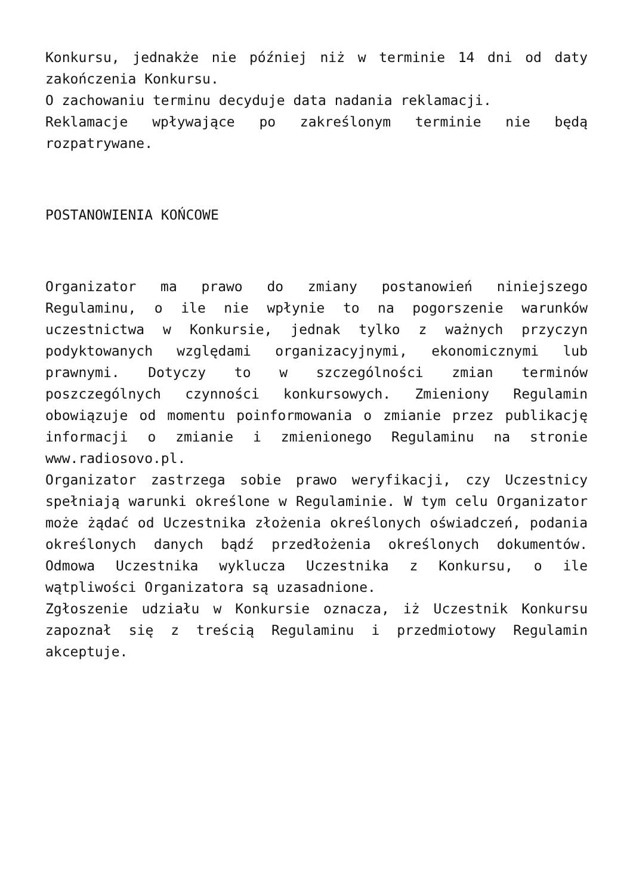Konkursu, jednakże nie później niż w terminie 14 dni od daty zakończenia Konkursu.
O zachowaniu terminu decyduje data nadania reklamacji.
Reklamacje wpływające po zakreślonym terminie nie będą rozpatrywane.
POSTANOWIENIA KOŃCOWE
Organizator ma prawo do zmiany postanowień niniejszego Regulaminu, o ile nie wpłynie to na pogorszenie warunków uczestnictwa w Konkursie, jednak tylko z ważnych przyczyn podyktowanych względami organizacyjnymi, ekonomicznymi lub prawnymi. Dotyczy to w szczególności zmian terminów poszczególnych czynności konkursowych. Zmieniony Regulamin obowiązuje od momentu poinformowania o zmianie przez publikację informacji o zmianie i zmienionego Regulaminu na stronie www.radiosovo.pl.
Organizator zastrzega sobie prawo weryfikacji, czy Uczestnicy spełniają warunki określone w Regulaminie. W tym celu Organizator może żądać od Uczestnika złożenia określonych oświadczeń, podania określonych danych bądź przedłożenia określonych dokumentów. Odmowa Uczestnika wyklucza Uczestnika z Konkursu, o ile wątpliwości Organizatora są uzasadnione.
Zgłoszenie udziału w Konkursie oznacza, iż Uczestnik Konkursu zapoznał się z treścią Regulaminu i przedmiotowy Regulamin akceptuje.